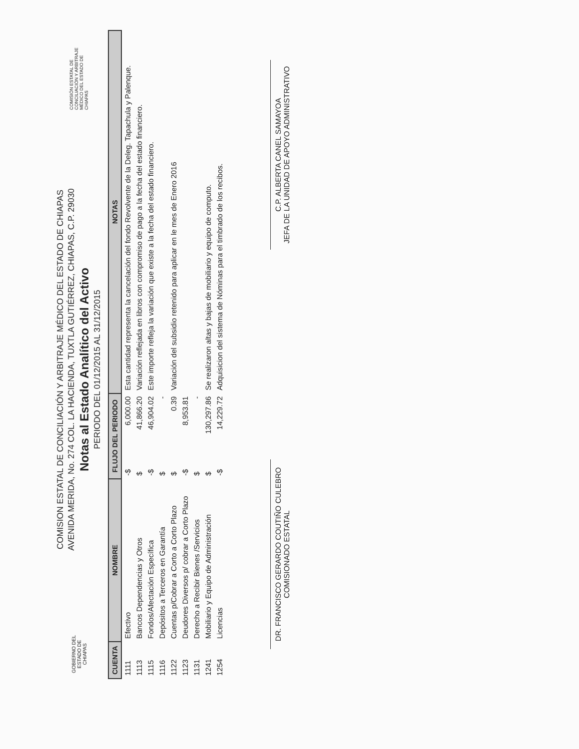GOBIERNO DEL ESTADO DE CHIAPAS
COMISION ESTATAL DE CONCILIACIÓN Y ARBITRAJE MÉDICO DEL ESTADO DE CHIAPAS
AVENIDA MERIDA, No. 274 COL. LA HACIENDA, TUXTLA GUTIÉRREZ, CHIAPAS, C.P. 29030
Notas al Estado Analítico del Activo
PERIODO DEL 01/12/2015 AL 31/12/2015
COMISIÓN ESTATAL DE CONCILIACIÓN Y ARBITRAJE MÉDICO DEL ESTADO DE CHIAPAS
| CUENTA | NOMBRE | FLUJO DEL PERIODO | | NOTAS |
| --- | --- | --- | --- | --- |
| 1111 | Efectivo | -$ | 6,000.00 | Esta cantidad representa la cancelación del fondo Revolvente de la Deleg. Tapachula y Palenque. |
| 1113 | Bancos Dependencias y Otros | $ | 41,866.20 | Variación reflejada en libros con compromiso de pago a la fecha del estado financiero. |
| 1115 | Fondos/Afectación Específica | -$ | 46,904.02 | Este importe refleja la variación que existe a la fecha del estado financiero. |
| 1116 | Depósitos a Terceros en Garantía | $ | - | |
| 1122 | Cuentas p/Cobrar a Corto a Corto Plazo | $ | 0.39 | Variación del subsidio retenido para aplicar en le mes de Enero 2016 |
| 1123 | Deudores Diversos p/ cobrar a Corto Plazo | -$ | 8,953.81 | |
| 1131 | Derecho a Recibir Bienes /Servicios | $ | - | |
| 1241 | Mobiliario y Equipo de Administración | $ | 130,297.86 | Se realizaron altas y bajas de mobiliario y equipo de computo. |
| 1254 | Licencias | -$ | 14,229.72 | Adquisicion del sistema de Nóminas para el timbrado de los recibos. |
DR. FRANCISCO GERARDO COUTIÑO CULEBRO
COMISIONADO ESTATAL
C.P. ALBERTA CANEL SAMAYOA
JEFA DE LA UNIDAD DE APOYO ADMINISTRATIVO